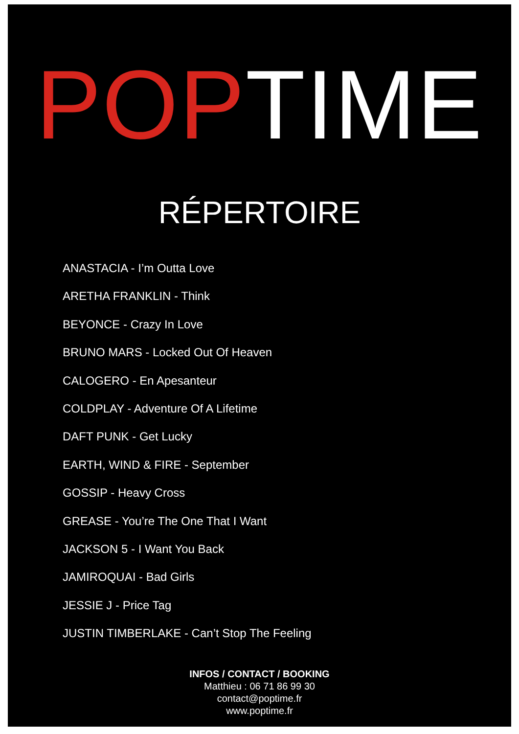POPTIME
RÉPERTOIRE
ANASTACIA - I’m Outta Love
ARETHA FRANKLIN - Think
BEYONCE - Crazy In Love
BRUNO MARS - Locked Out Of Heaven
CALOGERO - En Apesanteur
COLDPLAY - Adventure Of A Lifetime
DAFT PUNK - Get Lucky
EARTH, WIND & FIRE - September
GOSSIP - Heavy Cross
GREASE - You’re The One That I Want
JACKSON 5 - I Want You Back
JAMIROQUAI - Bad Girls
JESSIE J - Price Tag
JUSTIN TIMBERLAKE - Can’t Stop The Feeling
INFOS / CONTACT / BOOKING
Matthieu : 06 71 86 99 30
contact@poptime.fr
www.poptime.fr